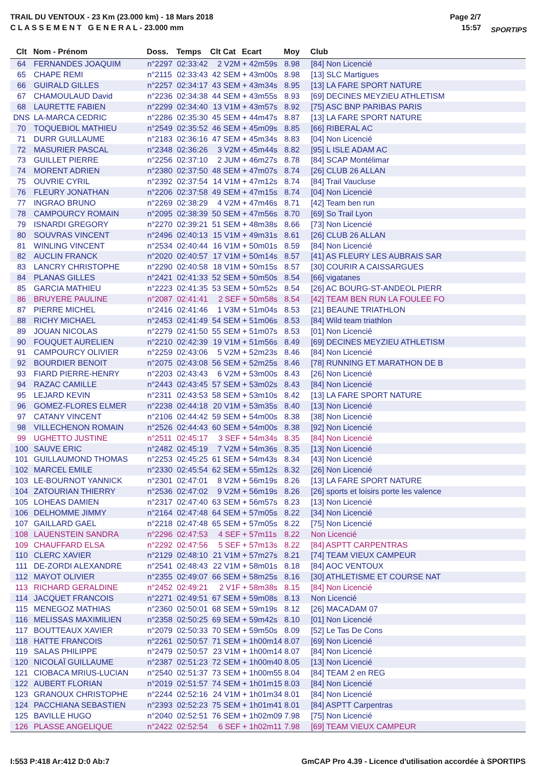TRAIL DU VENTOUX - 23 Km (23.000 km) - 18 Mars 2018
C L A S S E M E N T G E N E R A L - 23.000 mm
Page 2/7
15:57
SPORTIPS
| Clt | Nom - Prénom | Doss. | Temps | Clt Cat | Ecart | Moy | Club |
| --- | --- | --- | --- | --- | --- | --- | --- |
| 64 | FERNANDES JOAQUIM | n°2297 | 02:33:42 | 2 V2M | + 42m59s | 8.98 | [84] Non Licencié |
| 65 | CHAPE REMI | n°2115 | 02:33:43 | 42 SEM | + 43m00s | 8.98 | [13] SLC Martigues |
| 66 | GUIRALD GILLES | n°2257 | 02:34:17 | 43 SEM | + 43m34s | 8.95 | [13] LA FARE SPORT NATURE |
| 67 | CHAMOULAUD David | n°2236 | 02:34:38 | 44 SEM | + 43m55s | 8.93 | [69] DECINES MEYZIEU ATHLETISM |
| 68 | LAURETTE FABIEN | n°2299 | 02:34:40 | 13 V1M | + 43m57s | 8.92 | [75] ASC BNP PARIBAS PARIS |
| DNS | LA-MARCA CEDRIC | n°2286 | 02:35:30 | 45 SEM | + 44m47s | 8.87 | [13] LA FARE SPORT NATURE |
| 70 | TOQUEBIOL MATHIEU | n°2549 | 02:35:52 | 46 SEM | + 45m09s | 8.85 | [66] RIBERAL AC |
| 71 | DURR GUILLAUME | n°2183 | 02:36:16 | 47 SEM | + 45m34s | 8.83 | [04] Non Licencié |
| 72 | MASURIER PASCAL | n°2348 | 02:36:26 | 3 V2M | + 45m44s | 8.82 | [95] L ISLE ADAM AC |
| 73 | GUILLET PIERRE | n°2256 | 02:37:10 | 2 JUM | + 46m27s | 8.78 | [84] SCAP Montélimar |
| 74 | MORENT ADRIEN | n°2380 | 02:37:50 | 48 SEM | + 47m07s | 8.74 | [26] CLUB 26 ALLAN |
| 75 | OUVRIE CYRIL | n°2392 | 02:37:54 | 14 V1M | + 47m12s | 8.74 | [84] Trail Vaucluse |
| 76 | FLEURY JONATHAN | n°2206 | 02:37:58 | 49 SEM | + 47m15s | 8.74 | [04] Non Licencié |
| 77 | INGRAO BRUNO | n°2269 | 02:38:29 | 4 V2M | + 47m46s | 8.71 | [42] Team ben run |
| 78 | CAMPOURCY ROMAIN | n°2095 | 02:38:39 | 50 SEM | + 47m56s | 8.70 | [69] So Trail Lyon |
| 79 | ISNARDI GREGORY | n°2270 | 02:39:21 | 51 SEM | + 48m38s | 8.66 | [73] Non Licencié |
| 80 | SOUVRAS VINCENT | n°2496 | 02:40:13 | 15 V1M | + 49m31s | 8.61 | [26] CLUB 26 ALLAN |
| 81 | WINLING VINCENT | n°2534 | 02:40:44 | 16 V1M | + 50m01s | 8.59 | [84] Non Licencié |
| 82 | AUCLIN FRANCK | n°2020 | 02:40:57 | 17 V1M | + 50m14s | 8.57 | [41] AS FLEURY LES AUBRAIS SAR |
| 83 | LANCRY CHRISTOPHE | n°2290 | 02:40:58 | 18 V1M | + 50m15s | 8.57 | [30] COURIR A CAISSARGUES |
| 84 | PLANAS GILLES | n°2421 | 02:41:33 | 52 SEM | + 50m50s | 8.54 | [66] vigatanes |
| 85 | GARCIA MATHIEU | n°2223 | 02:41:35 | 53 SEM | + 50m52s | 8.54 | [26] AC BOURG-ST-ANDEOL PIERR |
| 86 | BRUYERE PAULINE | n°2087 | 02:41:41 | 2 SEF | + 50m58s | 8.54 | [42] TEAM BEN RUN LA FOULEE FO |
| 87 | PIERRE MICHEL | n°2416 | 02:41:46 | 1 V3M | + 51m04s | 8.53 | [21] BEAUNE TRIATHLON |
| 88 | RICHY MICHAEL | n°2453 | 02:41:49 | 54 SEM | + 51m06s | 8.53 | [84] Wild team triathlon |
| 89 | JOUAN NICOLAS | n°2279 | 02:41:50 | 55 SEM | + 51m07s | 8.53 | [01] Non Licencié |
| 90 | FOUQUET AURELIEN | n°2210 | 02:42:39 | 19 V1M | + 51m56s | 8.49 | [69] DECINES MEYZIEU ATHLETISM |
| 91 | CAMPOURCY OLIVIER | n°2259 | 02:43:06 | 5 V2M | + 52m23s | 8.46 | [84] Non Licencié |
| 92 | BOURDIER BENOIT | n°2075 | 02:43:08 | 56 SEM | + 52m25s | 8.46 | [78] RUNNING ET MARATHON DE B |
| 93 | FIARD PIERRE-HENRY | n°2203 | 02:43:43 | 6 V2M | + 53m00s | 8.43 | [26] Non Licencié |
| 94 | RAZAC CAMILLE | n°2443 | 02:43:45 | 57 SEM | + 53m02s | 8.43 | [84] Non Licencié |
| 95 | LEJARD KEVIN | n°2311 | 02:43:53 | 58 SEM | + 53m10s | 8.42 | [13] LA FARE SPORT NATURE |
| 96 | GOMEZ-FLORES ELMER | n°2238 | 02:44:18 | 20 V1M | + 53m35s | 8.40 | [13] Non Licencié |
| 97 | CATANY VINCENT | n°2106 | 02:44:42 | 59 SEM | + 54m00s | 8.38 | [38] Non Licencié |
| 98 | VILLECHENON ROMAIN | n°2526 | 02:44:43 | 60 SEM | + 54m00s | 8.38 | [92] Non Licencié |
| 99 | UGHETTO JUSTINE | n°2511 | 02:45:17 | 3 SEF | + 54m34s | 8.35 | [84] Non Licencié |
| 100 | SAUVE ERIC | n°2482 | 02:45:19 | 7 V2M | + 54m36s | 8.35 | [13] Non Licencié |
| 101 | GUILLAUMOND THOMAS | n°2253 | 02:45:25 | 61 SEM | + 54m43s | 8.34 | [43] Non Licencié |
| 102 | MARCEL EMILE | n°2330 | 02:45:54 | 62 SEM | + 55m12s | 8.32 | [26] Non Licencié |
| 103 | LE-BOURNOT YANNICK | n°2301 | 02:47:01 | 8 V2M | + 56m19s | 8.26 | [13] LA FARE SPORT NATURE |
| 104 | ZATOURIAN THIERRY | n°2536 | 02:47:02 | 9 V2M | + 56m19s | 8.26 | [26] sports et loisirs porte les valence |
| 105 | LOHEAS DAMIEN | n°2317 | 02:47:40 | 63 SEM | + 56m57s | 8.23 | [13] Non Licencié |
| 106 | DELHOMME JIMMY | n°2164 | 02:47:48 | 64 SEM | + 57m05s | 8.22 | [34] Non Licencié |
| 107 | GAILLARD GAEL | n°2218 | 02:47:48 | 65 SEM | + 57m05s | 8.22 | [75] Non Licencié |
| 108 | LAUENSTEIN SANDRA | n°2296 | 02:47:53 | 4 SEF | + 57m11s | 8.22 | Non Licencié |
| 109 | CHAUFFARD ELSA | n°2292 | 02:47:56 | 5 SEF | + 57m13s | 8.22 | [84] ASPTT CARPENTRAS |
| 110 | CLERC XAVIER | n°2129 | 02:48:10 | 21 V1M | + 57m27s | 8.21 | [74] TEAM VIEUX CAMPEUR |
| 111 | DE-ZORDI ALEXANDRE | n°2541 | 02:48:43 | 22 V1M | + 58m01s | 8.18 | [84] AOC VENTOUX |
| 112 | MAYOT OLIVIER | n°2355 | 02:49:07 | 66 SEM | + 58m25s | 8.16 | [30] ATHLETISME ET COURSE NAT |
| 113 | RICHARD GERALDINE | n°2452 | 02:49:21 | 2 V1F | + 58m38s | 8.15 | [84] Non Licencié |
| 114 | JACQUET FRANCOIS | n°2271 | 02:49:51 | 67 SEM | + 59m08s | 8.13 | Non Licencié |
| 115 | MENEGOZ MATHIAS | n°2360 | 02:50:01 | 68 SEM | + 59m19s | 8.12 | [26] MACADAM 07 |
| 116 | MELISSAS MAXIMILIEN | n°2358 | 02:50:25 | 69 SEM | + 59m42s | 8.10 | [01] Non Licencié |
| 117 | BOUTTEAUX XAVIER | n°2079 | 02:50:33 | 70 SEM | + 59m50s | 8.09 | [52] Le Tas De Cons |
| 118 | HATTE FRANCOIS | n°2261 | 02:50:57 | 71 SEM | + 1h00m14 | 8.07 | [69] Non Licencié |
| 119 | SALAS PHILIPPE | n°2479 | 02:50:57 | 23 V1M | + 1h00m14 | 8.07 | [84] Non Licencié |
| 120 | NICOLAÏ GUILLAUME | n°2387 | 02:51:23 | 72 SEM | + 1h00m40 | 8.05 | [13] Non Licencié |
| 121 | CIOBACA MRIUS-LUCIAN | n°2540 | 02:51:37 | 73 SEM | + 1h00m55 | 8.04 | [84] TEAM 2 en REG |
| 122 | AUBERT FLORIAN | n°2019 | 02:51:57 | 74 SEM | + 1h01m15 | 8.03 | [84] Non Licencié |
| 123 | GRANOUX CHRISTOPHE | n°2244 | 02:52:16 | 24 V1M | + 1h01m34 | 8.01 | [84] Non Licencié |
| 124 | PACCHIANA SEBASTIEN | n°2393 | 02:52:23 | 75 SEM | + 1h01m41 | 8.01 | [84] ASPTT Carpentras |
| 125 | BAVILLE HUGO | n°2040 | 02:52:51 | 76 SEM | + 1h02m09 | 7.98 | [75] Non Licencié |
| 126 | PLASSE ANGELIQUE | n°2422 | 02:52:54 | 6 SEF | + 1h02m11 | 7.98 | [69] TEAM VIEUX CAMPEUR |
I:553 P:418 Ar:412 D:0 Ab:7
GmCAP Pro 4.39 - Licence d'utilisation accordée à SPORTIPS